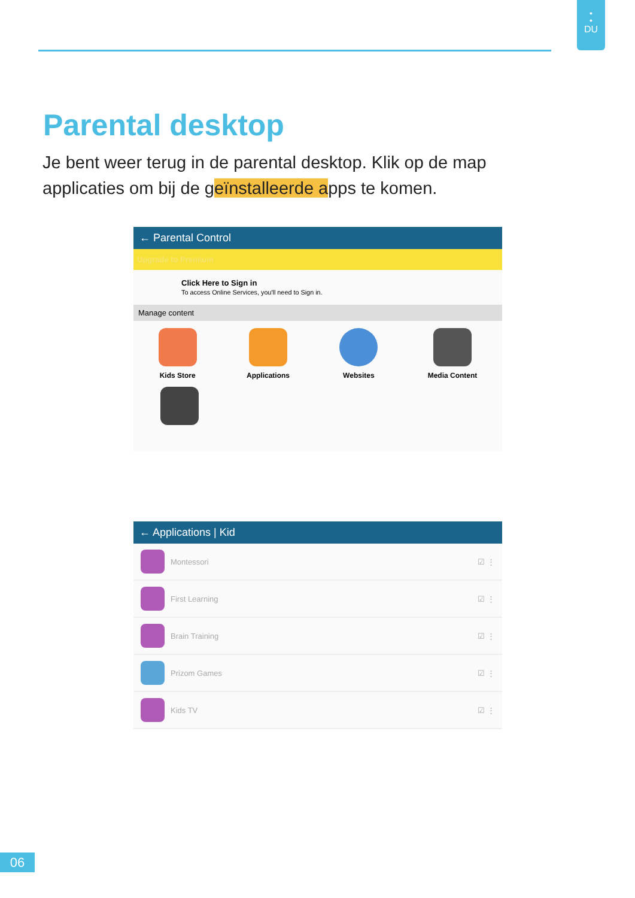•
•
DU
Parental desktop
Je bent weer terug in de parental desktop. Klik op de map applicaties om bij de geïnstalleerde apps te komen.
← Parental Control
Upgrade to Premium
Click Here to Sign in
To access Online Services, you'll need to Sign in.
Manage content
Kids Store Applications Websites Media Content
← Applications | Kid
Montessori ☑ ⋮
First Learning ☑ ⋮
Brain Training ☑ ⋮
Prizom Games ☑ ⋮
Kids TV ☑ ⋮
06